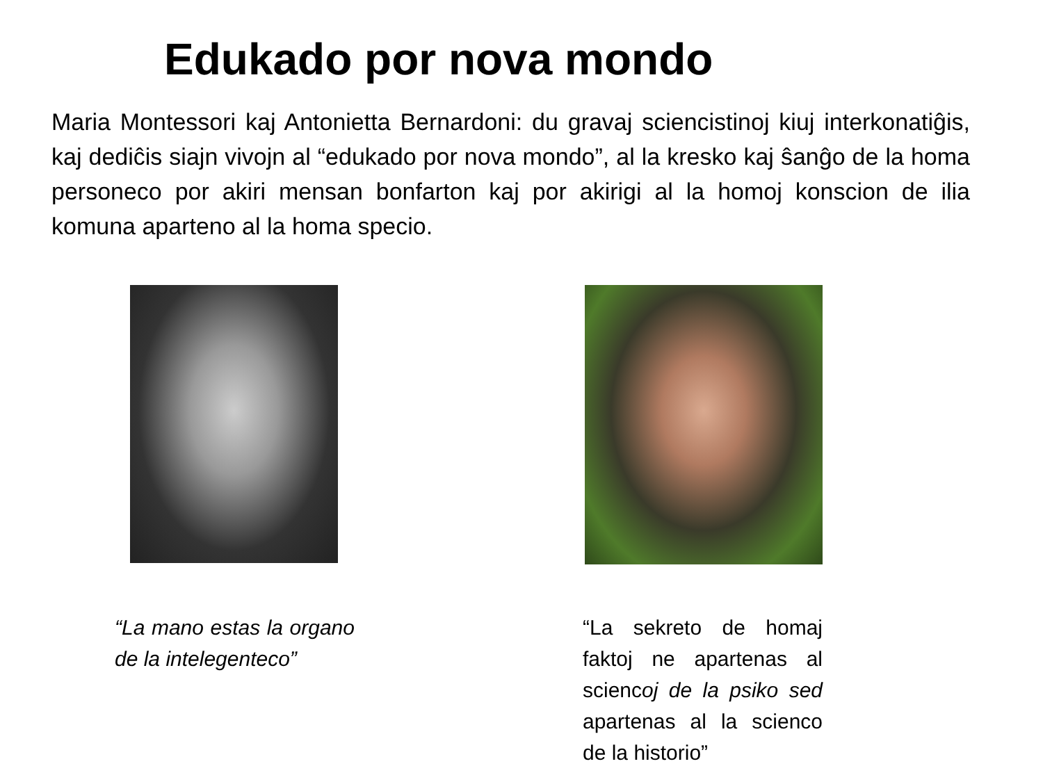Edukado por nova mondo
Maria Montessori kaj Antonietta Bernardoni: du gravaj sciencistinoj kiuj interkonatiĝis, kaj dediĉis siajn vivojn al “edukado por nova mondo”, al la kresko kaj ŝanĝo de la homa personeco por akiri mensan bonfarton kaj por akirigi al la homoj konscion de ilia komuna aparteno al la homa specio.
“La mano estas la organo de la intelegenteco”
“La sekreto de homaj faktoj ne apartenas al sciencoj de la psiko sed apartenas al la scienco de la historio”